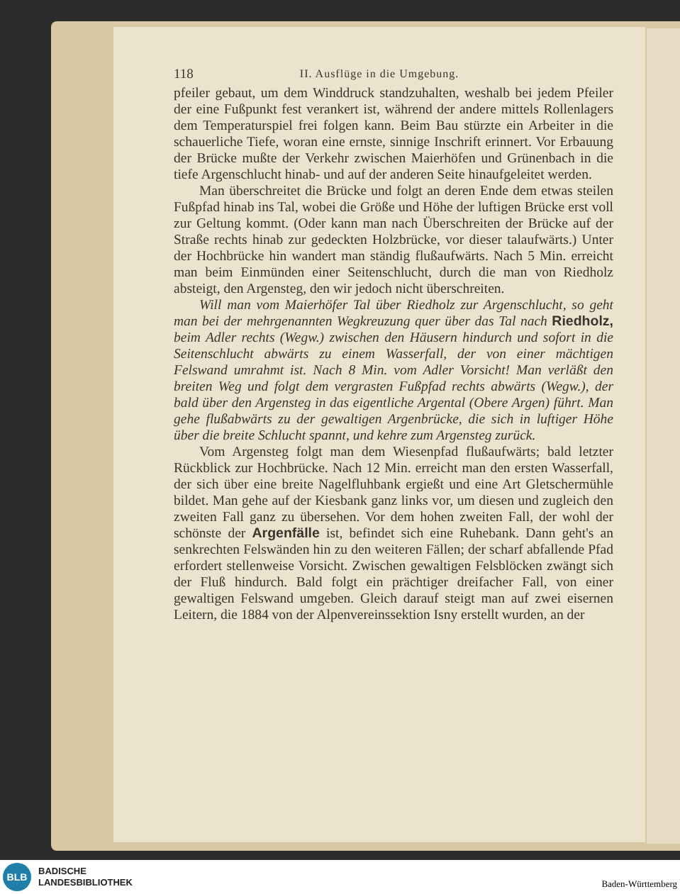118 II. Ausflüge in die Umgebung.
pfeiler gebaut, um dem Winddruck standzuhalten, weshalb bei jedem Pfeiler der eine Fußpunkt fest verankert ist, während der andere mittels Rollenlagers dem Temperaturspiel frei folgen kann. Beim Bau stürzte ein Arbeiter in die schauerliche Tiefe, woran eine ernste, sinnige Inschrift erinnert. Vor Erbauung der Brücke mußte der Verkehr zwischen Maierhöfen und Grünenbach in die tiefe Argenschlucht hinab- und auf der anderen Seite hinaufgeleitet werden.
Man überschreitet die Brücke und folgt an deren Ende dem etwas steilen Fußpfad hinab ins Tal, wobei die Größe und Höhe der luftigen Brücke erst voll zur Geltung kommt. (Oder kann man nach Überschreiten der Brücke auf der Straße rechts hinab zur gedeckten Holzbrücke, vor dieser talaufwärts.) Unter der Hochbrücke hin wandert man ständig flußaufwärts. Nach 5 Min. erreicht man beim Einmünden einer Seitenschlucht, durch die man von Riedholz absteigt, den Argensteg, den wir jedoch nicht überschreiten.
Will man vom Maierhöfer Tal über Riedholz zur Argenschlucht, so geht man bei der mehrgenannten Wegkreuzung quer über das Tal nach Riedholz, beim Adler rechts (Wegw.) zwischen den Häusern hindurch und sofort in die Seitenschlucht abwärts zu einem Wasserfall, der von einer mächtigen Felswand umrahmt ist. Nach 8 Min. vom Adler Vorsicht! Man verläßt den breiten Weg und folgt dem vergrasten Fußpfad rechts abwärts (Wegw.), der bald über den Argensteg in das eigentliche Argental (Obere Argen) führt. Man gehe flußabwärts zu der gewaltigen Argenbrücke, die sich in luftiger Höhe über die breite Schlucht spannt, und kehre zum Argensteg zurück.
Vom Argensteg folgt man dem Wiesenpfad flußaufwärts; bald letzter Rückblick zur Hochbrücke. Nach 12 Min. erreicht man den ersten Wasserfall, der sich über eine breite Nagelfluhbank ergießt und eine Art Gletschermühle bildet. Man gehe auf der Kiesbank ganz links vor, um diesen und zugleich den zweiten Fall ganz zu übersehen. Vor dem hohen zweiten Fall, der wohl der schönste der Argenfälle ist, befindet sich eine Ruhebank. Dann geht's an senkrechten Felswänden hin zu den weiteren Fällen; der scharf abfallende Pfad erfordert stellenweise Vorsicht. Zwischen gewaltigen Felsblöcken zwängt sich der Fluß hindurch. Bald folgt ein prächtiger dreifacher Fall, von einer gewaltigen Felswand umgeben. Gleich darauf steigt man auf zwei eisernen Leitern, die 1884 von der Alpenvereinssektion Isny erstellt wurden, an der
BLB
BADISCHE
LANDESBIBLIOTHEK
Baden-Württemberg